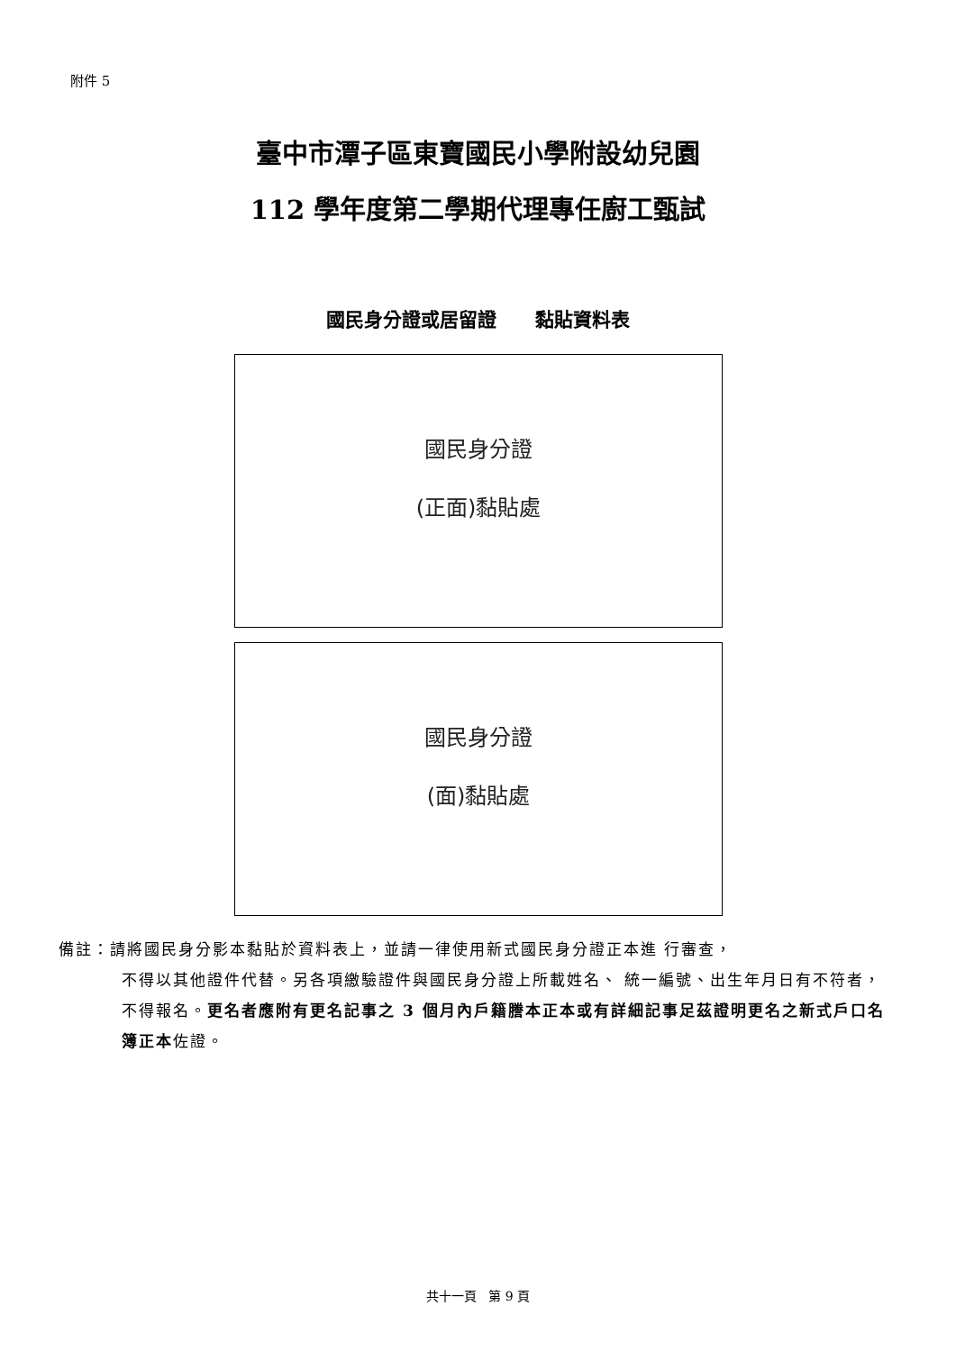附件 5
臺中市潭子區東寶國民小學附設幼兒園
112 學年度第二學期代理專任廚工甄試
國民身分證或居留證 黏貼資料表
國民身分證
(正面)黏貼處
國民身分證
(面)黏貼處
備註：請將國民身分影本黏貼於資料表上，並請一律使用新式國民身分證正本進 行審查，
不得以其他證件代替。另各項繳驗證件與國民身分證上所載姓名、 統一編號、出生年月日有不符者，不得報名。更名者應附有更名記事之 3 個月內戶籍謄本正本或有詳細記事足茲證明更名之新式戶口名簿正本佐證。
共十一頁 第 9 頁